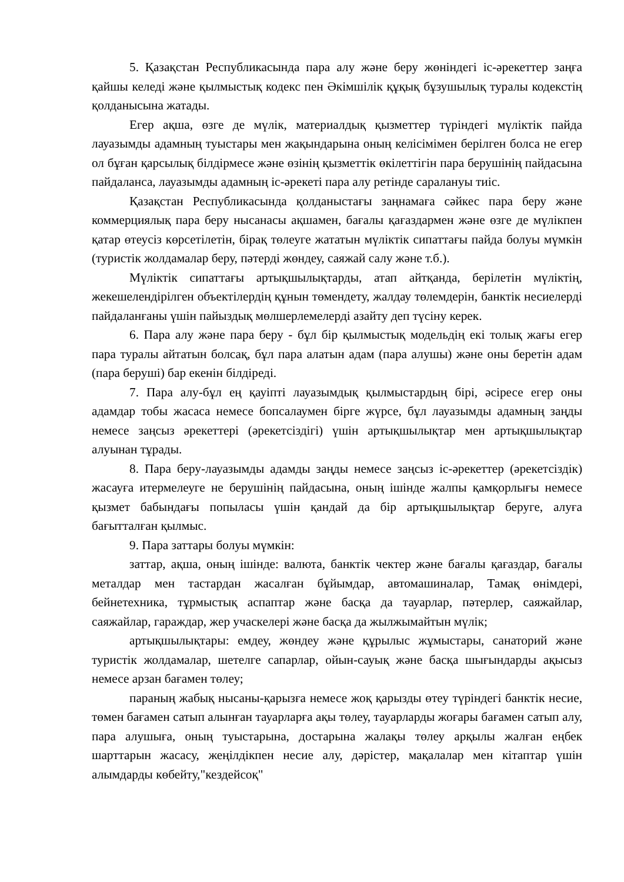5. Қазақстан Республикасында пара алу және беру жөніндегі іс-әрекеттер заңға қайшы келеді және қылмыстық кодекс пен Әкімшілік құқық бұзушылық туралы кодекстің қолданысына жатады.
Егер ақша, өзге де мүлік, материалдық қызметтер түріндегі мүліктік пайда лауазымды адамның туыстары мен жақындарына оның келісімімен берілген болса не егер ол бұған қарсылық білдірмесе және өзінің қызметтік өкілеттігін пара берушінің пайдасына пайдаланса, лауазымды адамның іс-әрекеті пара алу ретінде саралануы тиіс.
Қазақстан Республикасында қолданыстағы заңнамаға сәйкес пара беру және коммерциялық пара беру нысанасы ақшамен, бағалы қағаздармен және өзге де мүлікпен қатар өтеусіз көрсетілетін, бірақ төлеуге жататын мүліктік сипаттағы пайда болуы мүмкін (туристік жолдамалар беру, пәтерді жөндеу, саяжай салу және т.б.).
Мүліктік сипаттағы артықшылықтарды, атап айтқанда, берілетін мүліктің, жекешелендірілген объектілердің құнын төмендету, жалдау төлемдерін, банктік несиелерді пайдаланғаны үшін пайыздық мөлшерлемелерді азайту деп түсіну керек.
6. Пара алу және пара беру - бұл бір қылмыстық модельдің екі толық жағы егер пара туралы айтатын болсақ, бұл пара алатын адам (пара алушы) және оны беретін адам (пара беруші) бар екенін білдіреді.
7. Пара алу-бұл ең қауіпті лауазымдық қылмыстардың бірі, әсіресе егер оны адамдар тобы жасаса немесе бопсалаумен бірге жүрсе, бұл лауазымды адамның заңды немесе заңсыз әрекеттері (әрекетсіздігі) үшін артықшылықтар мен артықшылықтар алуынан тұрады.
8. Пара беру-лауазымды адамды заңды немесе заңсыз іс-әрекеттер (әрекетсіздік) жасауға итермелеуге не берушінің пайдасына, оның ішінде жалпы қамқорлығы немесе қызмет бабындағы попыласы үшін қандай да бір артықшылықтар беруге, алуға бағытталған қылмыс.
9. Пара заттары болуы мүмкін:
заттар, ақша, оның ішінде: валюта, банктік чектер және бағалы қағаздар, бағалы металдар мен тастардан жасалған бұйымдар, автомашиналар, Тамақ өнімдері, бейнетехника, тұрмыстық аспаптар және басқа да тауарлар, пәтерлер, саяжайлар, саяжайлар, гараждар, жер учаскелері және басқа да жылжымайтын мүлік;
артықшылықтары: емдеу, жөндеу және құрылыс жұмыстары, санаторий және туристік жолдамалар, шетелге сапарлар, ойын-сауық және басқа шығындарды ақысыз немесе арзан бағамен төлеу;
параның жабық нысаны-қарызға немесе жоқ қарызды өтеу түріндегі банктік несие, төмен бағамен сатып алынған тауарларға ақы төлеу, тауарларды жоғары бағамен сатып алу, пара алушыға, оның туыстарына, достарына жалақы төлеу арқылы жалған еңбек шарттарын жасасу, жеңілдікпен несие алу, дәрістер, мақалалар мен кітаптар үшін алымдарды көбейту,"кездейсоқ"